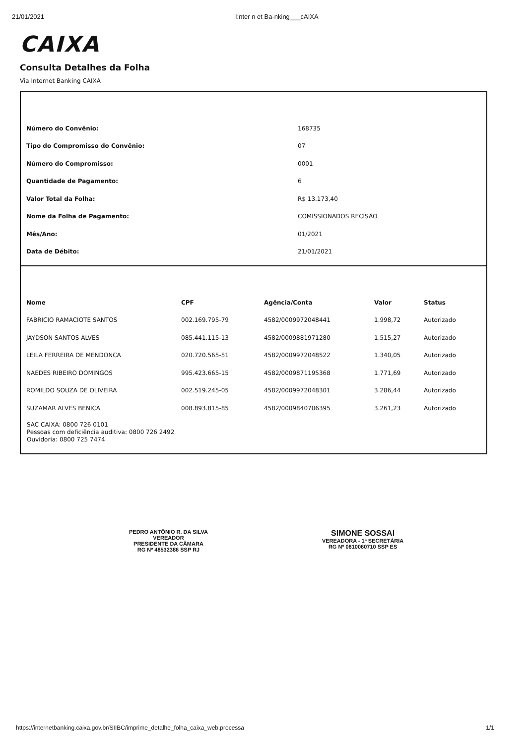21/01/2021 I:nter n et Ba-nking___cAIXA
CAIXA
Consulta Detalhes da Folha
Via Internet Banking CAIXA
| Número do Convênio: | 168735 |
| Tipo do Compromisso do Convênio: | 07 |
| Número do Compromisso: | 0001 |
| Quantidade de Pagamento: | 6 |
| Valor Total da Folha: | R$ 13.173,40 |
| Nome da Folha de Pagamento: | COMISSIONADOS RECISÃO |
| Mês/Ano: | 01/2021 |
| Data de Débito: | 21/01/2021 |
| Nome | CPF | Agência/Conta | Valor | Status |
| --- | --- | --- | --- | --- |
| FABRICIO RAMACIOTE SANTOS | 002.169.795-79 | 4582/0009972048441 | 1.998,72 | Autorizado |
| JAYDSON SANTOS ALVES | 085.441.115-13 | 4582/0009881971280 | 1.515,27 | Autorizado |
| LEILA FERREIRA DE MENDONCA | 020.720.565-51 | 4582/0009972048522 | 1.340,05 | Autorizado |
| NAEDES RIBEIRO DOMINGOS | 995.423.665-15 | 4582/0009871195368 | 1.771,69 | Autorizado |
| ROMILDO SOUZA DE OLIVEIRA | 002.519.245-05 | 4582/0009972048301 | 3.286,44 | Autorizado |
| SUZAMAR ALVES BENICA | 008.893.815-85 | 4582/0009840706395 | 3.261,23 | Autorizado |
SAC CAIXA: 0800 726 0101
Pessoas com deficiência auditiva: 0800 726 2492
Ouvidoria: 0800 725 7474
PEDRO ANTÔNIO R. DA SILVA
VEREADOR
PRESIDENTE DA CÂMARA
RG Nº 48532386 SSP RJ
SIMONE SOSSAI
VEREADORA - 1ª SECRETÁRIA
RG Nº 0810060710 SSP ES
https://internetbanking.caixa.gov.br/SIIBC/imprime_detalhe_folha_caixa_web.processa 1/1